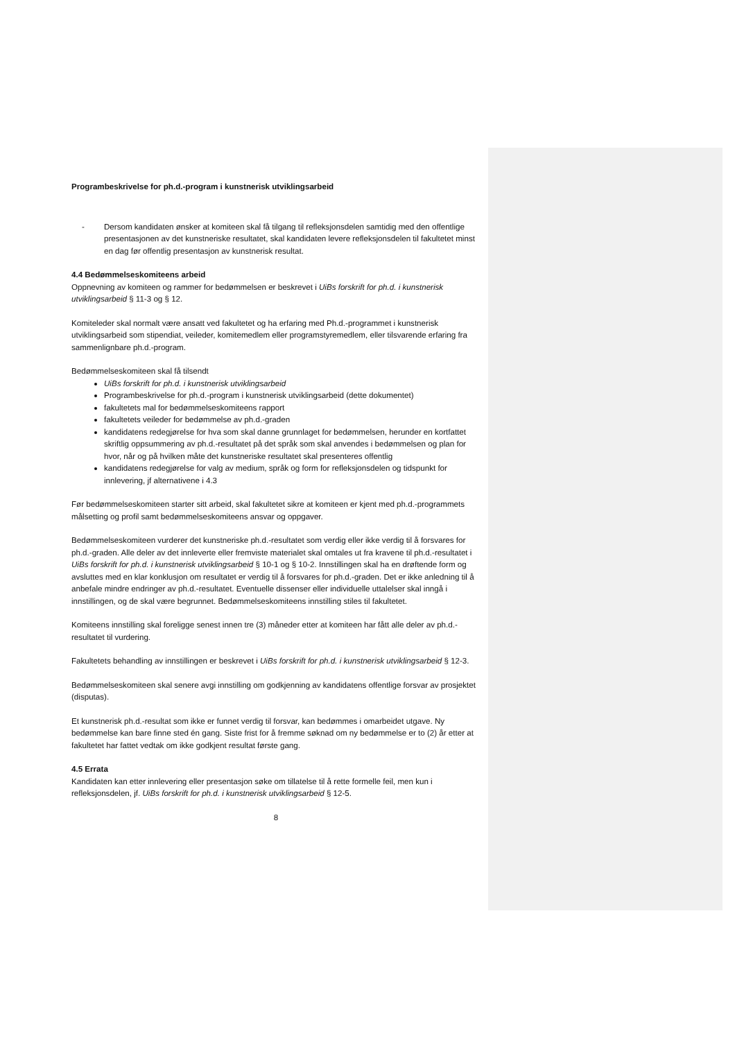Programbeskrivelse for ph.d.-program i kunstnerisk utviklingsarbeid
- Dersom kandidaten ønsker at komiteen skal få tilgang til refleksjonsdelen samtidig med den offentlige presentasjonen av det kunstneriske resultatet, skal kandidaten levere refleksjonsdelen til fakultetet minst en dag før offentlig presentasjon av kunstnerisk resultat.
4.4 Bedømmelseskomiteens arbeid
Oppnevning av komiteen og rammer for bedømmelsen er beskrevet i UiBs forskrift for ph.d. i kunstnerisk utviklingsarbeid § 11-3 og § 12.
Komiteleder skal normalt være ansatt ved fakultetet og ha erfaring med Ph.d.-programmet i kunstnerisk utviklingsarbeid som stipendiat, veileder, komitemedlem eller programstyremedlem, eller tilsvarende erfaring fra sammenlignbare ph.d.-program.
Bedømmelseskomiteen skal få tilsendt
UiBs forskrift for ph.d. i kunstnerisk utviklingsarbeid
Programbeskrivelse for ph.d.-program i kunstnerisk utviklingsarbeid (dette dokumentet)
fakultetets mal for bedømmelseskomiteens rapport
fakultetets veileder for bedømmelse av ph.d.-graden
kandidatens redegjørelse for hva som skal danne grunnlaget for bedømmelsen, herunder en kortfattet skriftlig oppsummering av ph.d.-resultatet på det språk som skal anvendes i bedømmelsen og plan for hvor, når og på hvilken måte det kunstneriske resultatet skal presenteres offentlig
kandidatens redegjørelse for valg av medium, språk og form for refleksjonsdelen og tidspunkt for innlevering, jf alternativene i 4.3
Før bedømmelseskomiteen starter sitt arbeid, skal fakultetet sikre at komiteen er kjent med ph.d.-programmets målsetting og profil samt bedømmelseskomiteens ansvar og oppgaver.
Bedømmelseskomiteen vurderer det kunstneriske ph.d.-resultatet som verdig eller ikke verdig til å forsvares for ph.d.-graden. Alle deler av det innleverte eller fremviste materialet skal omtales ut fra kravene til ph.d.-resultatet i UiBs forskrift for ph.d. i kunstnerisk utviklingsarbeid § 10-1 og § 10-2. Innstillingen skal ha en drøftende form og avsluttes med en klar konklusjon om resultatet er verdig til å forsvares for ph.d.-graden. Det er ikke anledning til å anbefale mindre endringer av ph.d.-resultatet. Eventuelle dissenser eller individuelle uttalelser skal inngå i innstillingen, og de skal være begrunnet. Bedømmelseskomiteens innstilling stiles til fakultetet.
Komiteens innstilling skal foreligge senest innen tre (3) måneder etter at komiteen har fått alle deler av ph.d.-resultatet til vurdering.
Fakultetets behandling av innstillingen er beskrevet i UiBs forskrift for ph.d. i kunstnerisk utviklingsarbeid § 12-3.
Bedømmelseskomiteen skal senere avgi innstilling om godkjenning av kandidatens offentlige forsvar av prosjektet (disputas).
Et kunstnerisk ph.d.-resultat som ikke er funnet verdig til forsvar, kan bedømmes i omarbeidet utgave. Ny bedømmelse kan bare finne sted én gang. Siste frist for å fremme søknad om ny bedømmelse er to (2) år etter at fakultetet har fattet vedtak om ikke godkjent resultat første gang.
4.5 Errata
Kandidaten kan etter innlevering eller presentasjon søke om tillatelse til å rette formelle feil, men kun i refleksjonsdelen, jf. UiBs forskrift for ph.d. i kunstnerisk utviklingsarbeid § 12-5.
8